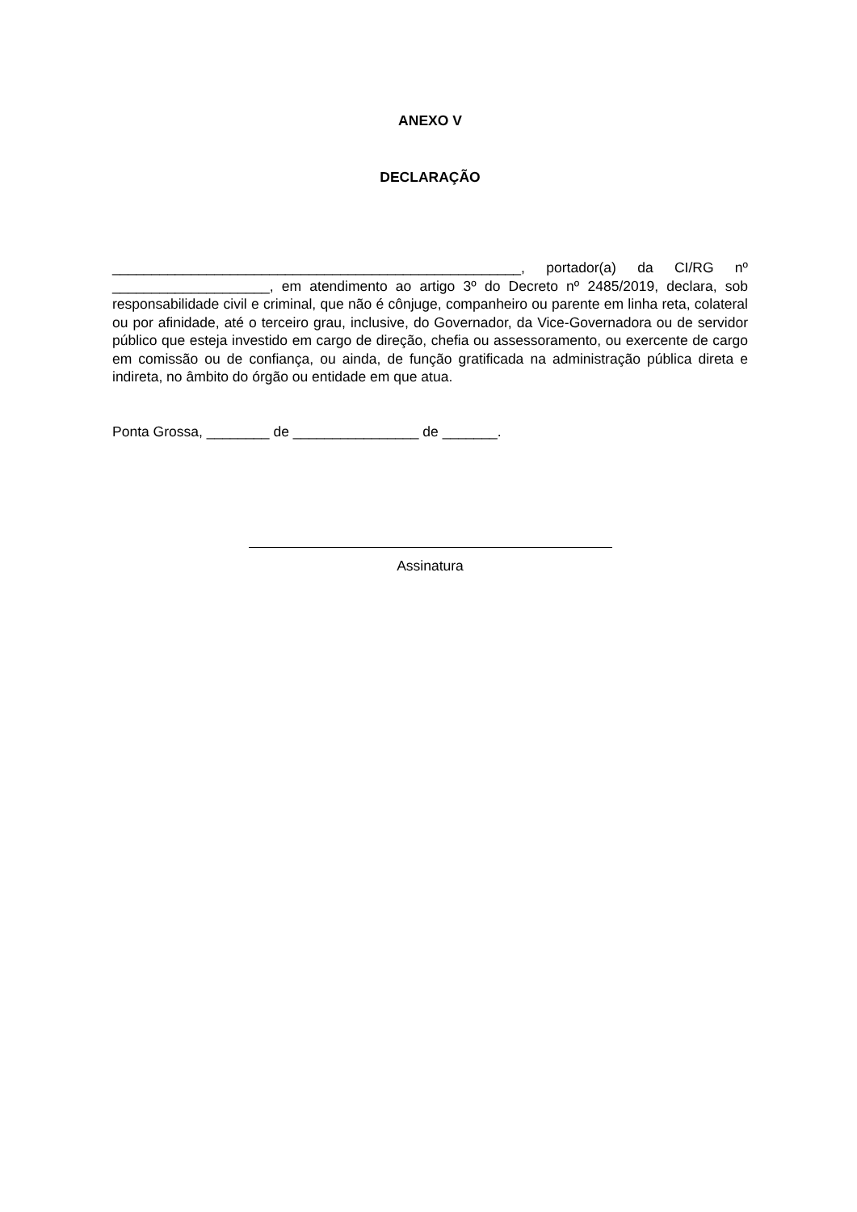ANEXO V
DECLARAÇÃO
____________________________________________________, portador(a) da CI/RG nº ____________________, em atendimento ao artigo 3º do Decreto nº 2485/2019, declara, sob responsabilidade civil e criminal, que não é cônjuge, companheiro ou parente em linha reta, colateral ou por afinidade, até o terceiro grau, inclusive, do Governador, da Vice-Governadora ou de servidor público que esteja investido em cargo de direção, chefia ou assessoramento, ou exercente de cargo em comissão ou de confiança, ou ainda, de função gratificada na administração pública direta e indireta, no âmbito do órgão ou entidade em que atua.
Ponta Grossa, ________ de ________________ de _______.
Assinatura